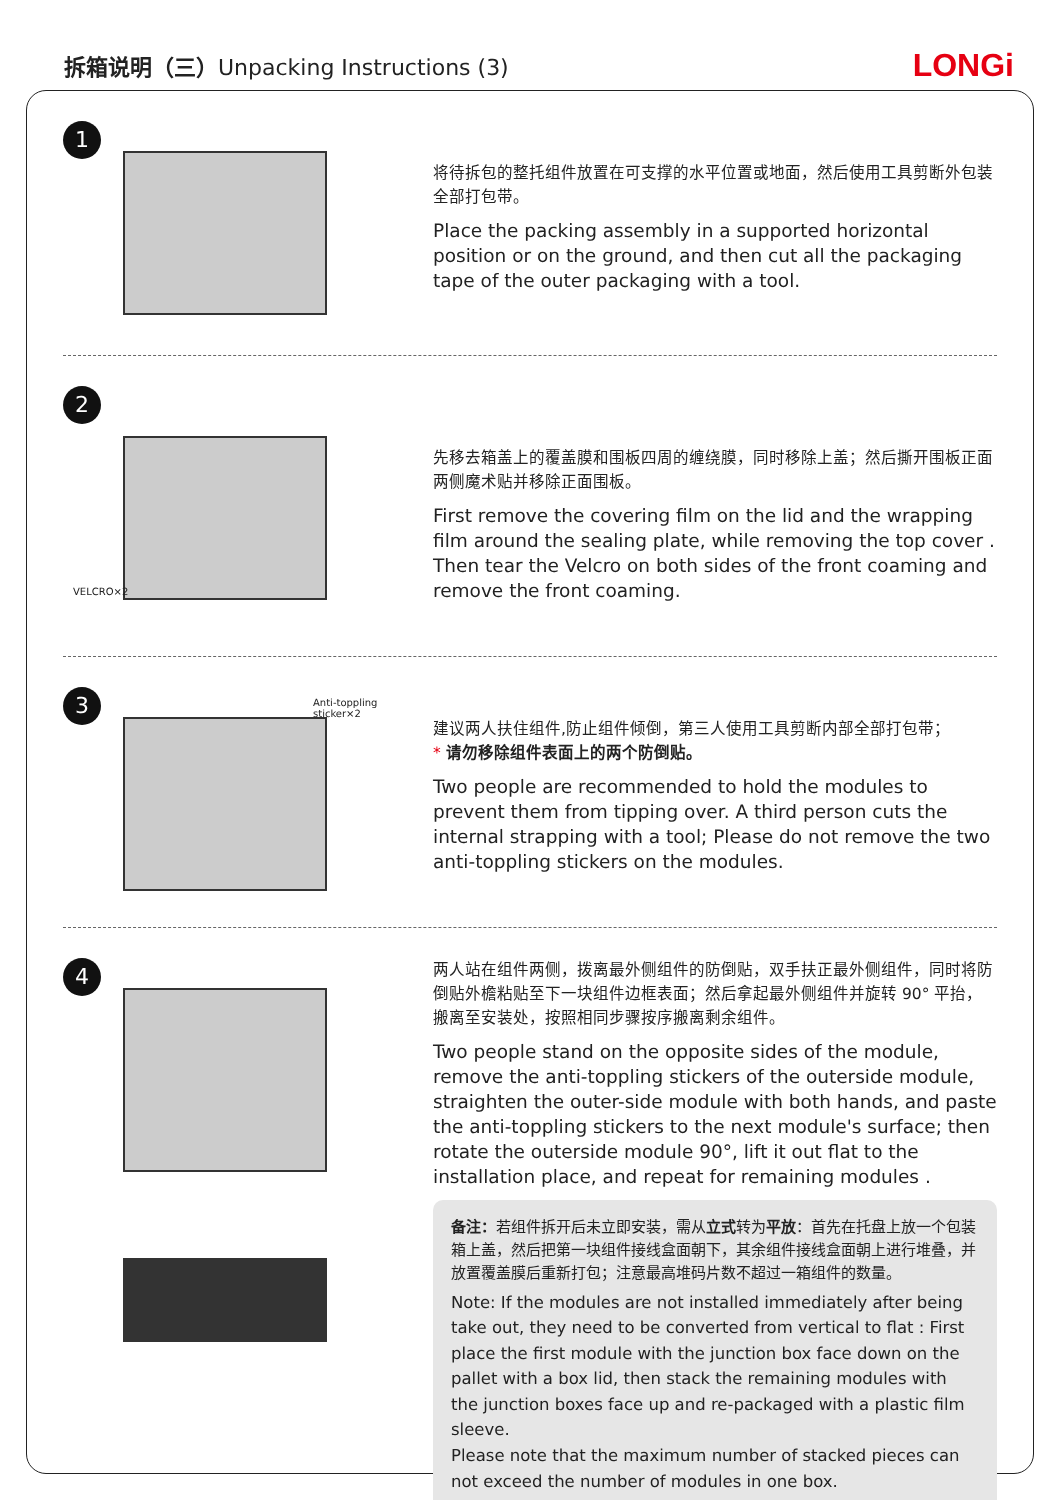拆箱说明（三）Unpacking Instructions (3)
LONGi
1
将待拆包的整托组件放置在可支撑的水平位置或地面，然后使用工具剪断外包装全部打包带。
Place the packing assembly in a supported horizontal position or on the ground, and then cut all the packaging tape of the outer packaging with a tool.
2
VELCRO×2
先移去箱盖上的覆盖膜和围板四周的缠绕膜，同时移除上盖；然后撕开围板正面两侧魔术贴并移除正面围板。
First remove the covering film on the lid and the wrapping film around the sealing plate, while removing the top cover . Then tear the Velcro on both sides of the front coaming and remove the front coaming.
3 Anti-toppling sticker×2
建议两人扶住组件,防止组件倾倒，第三人使用工具剪断内部全部打包带；
* 请勿移除组件表面上的两个防倒贴。
Two people are recommended to hold the modules to prevent them from tipping over. A third person cuts the internal strapping with a tool; Please do not remove the two anti-toppling stickers on the modules.
4
两人站在组件两侧，拨离最外侧组件的防倒贴，双手扶正最外侧组件，同时将防倒贴外檐粘贴至下一块组件边框表面；然后拿起最外侧组件并旋转 90° 平抬，搬离至安装处，按照相同步骤按序搬离剩余组件。
Two people stand on the opposite sides of the module, remove the anti-toppling stickers of the outerside module, straighten the outer-side module with both hands, and paste the anti-toppling stickers to the next module's surface; then rotate the outerside module 90°, lift it out flat to the installation place, and repeat for remaining modules .
备注：若组件拆开后未立即安装，需从立式转为平放：首先在托盘上放一个包装箱上盖，然后把第一块组件接线盒面朝下，其余组件接线盒面朝上进行堆叠，并放置覆盖膜后重新打包；注意最高堆码片数不超过一箱组件的数量。
Note: If the modules are not installed immediately after being take out, they need to be converted from vertical to flat : First place the first module with the junction box face down on the pallet with a box lid, then stack the remaining modules with the junction boxes face up and re-packaged with a plastic film sleeve.
Please note that the maximum number of stacked pieces can not exceed the number of modules in one box.